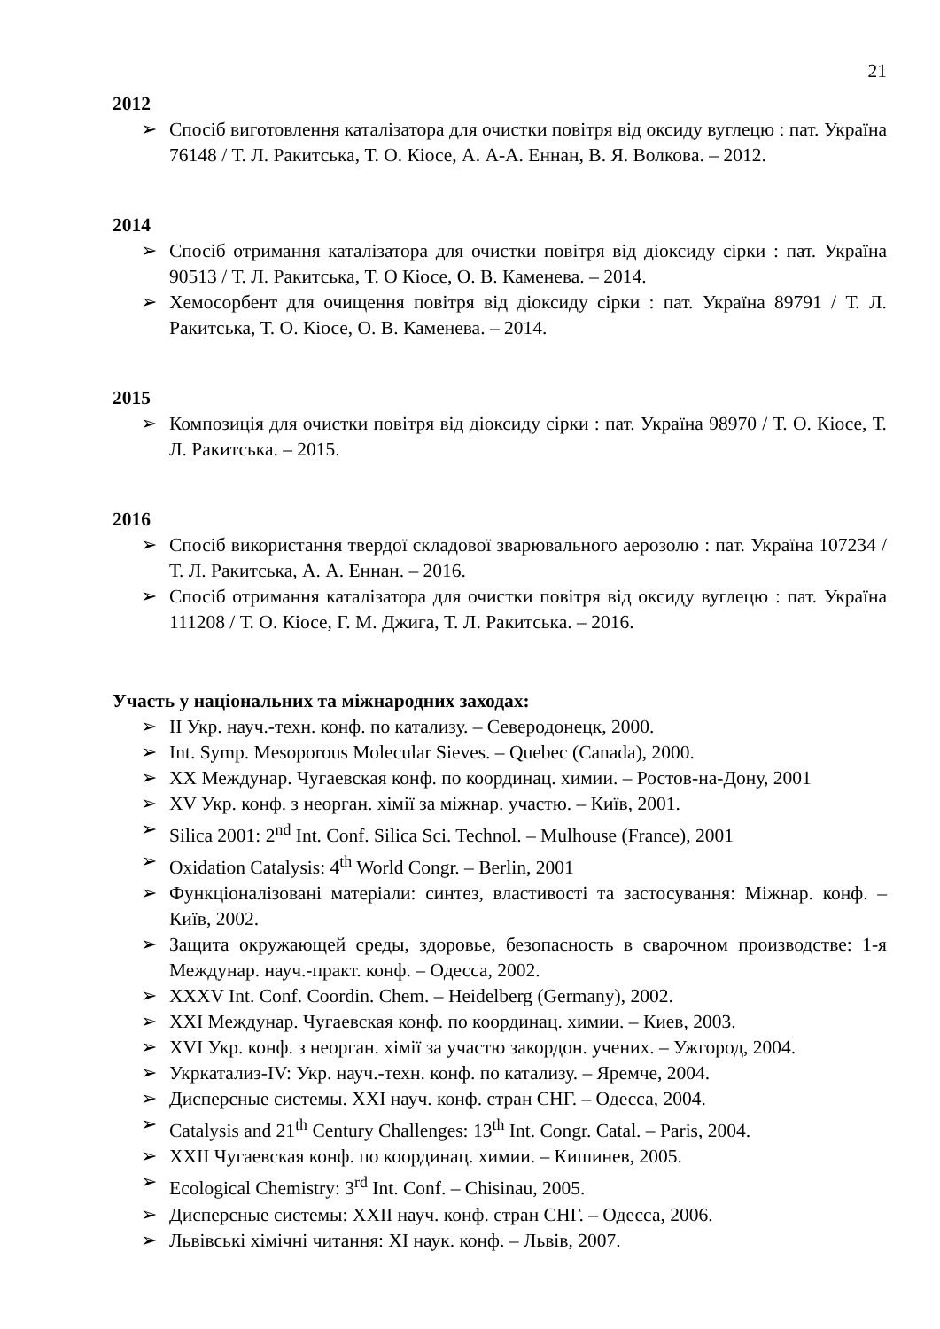21
2012
➢ Спосіб виготовлення каталізатора для очистки повітря від оксиду вуглецю : пат. Україна 76148 / Т. Л. Ракитська, Т. О. Кіосе, А. А-А. Еннан, В. Я. Волкова. – 2012.
2014
➢ Спосіб отримання каталізатора для очистки повітря від діоксиду сірки : пат. Україна 90513 / Т. Л. Ракитська, Т. О Кіосе, О. В. Каменева. – 2014.
➢ Хемосорбент для очищення повітря від діоксиду сірки : пат. Україна 89791 / Т. Л. Ракитська, Т. О. Кіосе, О. В. Каменева. – 2014.
2015
➢ Композиція для очистки повітря від діоксиду сірки : пат. Україна 98970 / Т. О. Кіосе, Т. Л. Ракитська. – 2015.
2016
➢ Спосіб використання твердої складової зварювального аерозолю : пат. Україна 107234 / Т. Л. Ракитська, А. А. Еннан. – 2016.
➢ Спосіб отримання каталізатора для очистки повітря від оксиду вуглецю : пат. Україна 111208 / Т. О. Кіосе, Г. М. Джига, Т. Л. Ракитська. – 2016.
Участь у національних та міжнародних заходах:
➢ II Укр. науч.-техн. конф. по катализу. – Северодонецк, 2000.
➢ Int. Symp. Mesoporous Molecular Sieves. – Quebec (Canada), 2000.
➢ XX Междунар. Чугаевская конф. по координац. химии. – Ростов-на-Дону, 2001
➢ XV Укр. конф. з неорган. хімії за міжнар. участю. – Київ, 2001.
➢ Silica 2001: 2<sup>nd</sup> Int. Conf. Silica Sci. Technol. – Mulhouse (France), 2001
➢ Oxidation Catalysis: 4<sup>th</sup> World Congr. – Berlin, 2001
➢ Функціоналізовані матеріали: синтез, властивості та застосування: Міжнар. конф. – Київ, 2002.
➢ Защита окружающей среды, здоровье, безопасность в сварочном производстве: 1-я Междунар. науч.-практ. конф. – Одесса, 2002.
➢ XXXV Int. Conf. Coordin. Chem. – Heidelberg (Germany), 2002.
➢ XXI Междунар. Чугаевская конф. по координац. химии. – Киев, 2003.
➢ XVI Укр. конф. з неорган. хімії за участю закордон. учених. – Ужгород, 2004.
➢ Укркатализ-IV: Укр. науч.-техн. конф. по катализу. – Яремче, 2004.
➢ Дисперсные системы. XXI науч. конф. стран СНГ. – Одесса, 2004.
➢ Catalysis and 21<sup>th</sup> Century Challenges: 13<sup>th</sup> Int. Congr. Catal. – Paris, 2004.
➢ XXII Чугаевская конф. по координац. химии. – Кишинев, 2005.
➢ Ecological Chemistry: 3<sup>rd</sup> Int. Conf. – Chisinau, 2005.
➢ Дисперсные системы: XXII науч. конф. стран СНГ. – Одесса, 2006.
➢ Львівські хімічні читання: XI наук. конф. – Львів, 2007.